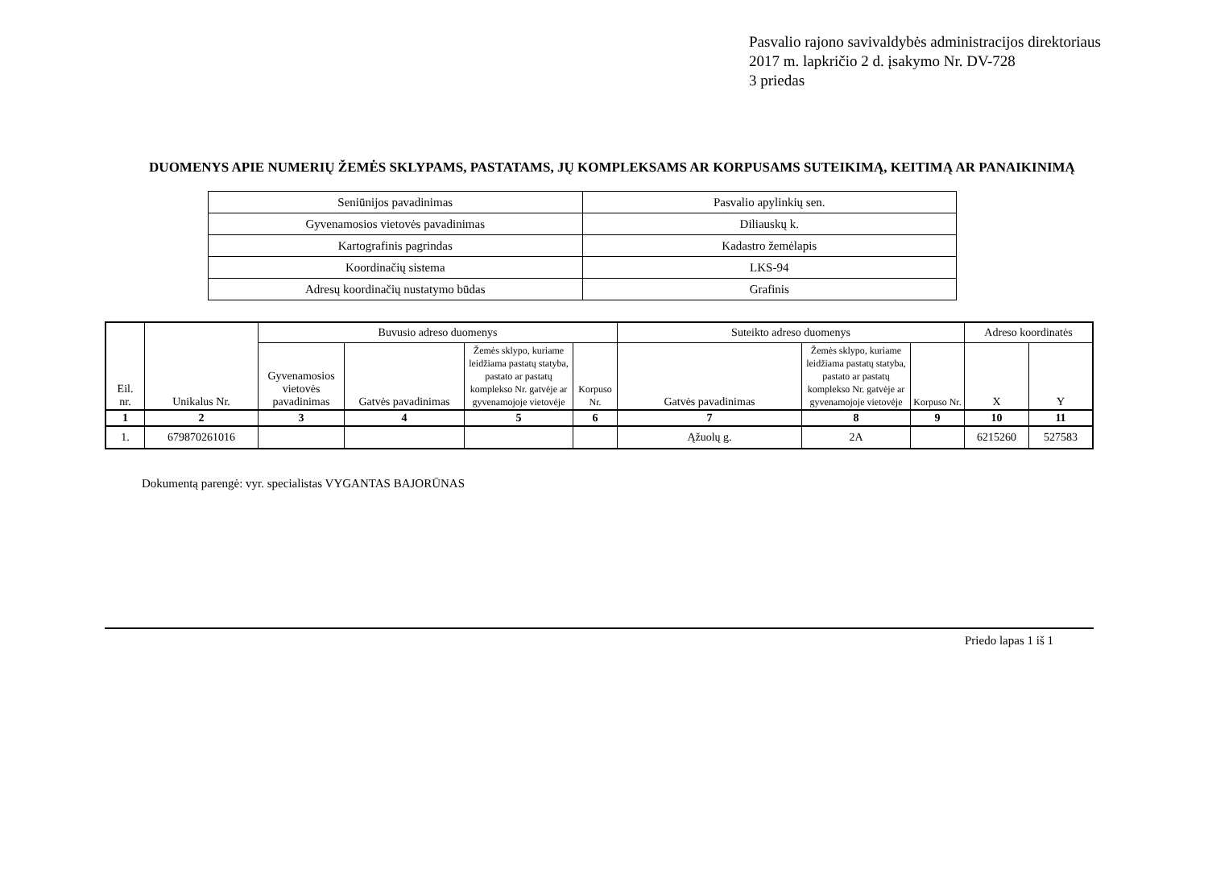Pasvalio rajono savivaldybės administracijos direktoriaus
2017 m. lapkričio 2 d. įsakymo Nr. DV-728
3 priedas
DUOMENYS APIE NUMERIŲ ŽEMĖS SKLYPAMS, PASTATAMS, JŲ KOMPLEKSAMS AR KORPUSAMS SUTEIKIMĄ, KEITIMĄ AR PANAIKINIMĄ
| Seniūnijos pavadinimas | Pasvalio apylinkių sen. |
| Gyvenamosios vietovės pavadinimas | Diliauskų k. |
| Kartografinis pagrindas | Kadastro žemėlapis |
| Koordinačių sistema | LKS-94 |
| Adresų koordinačių nustatymo būdas | Grafinis |
| Eil. nr. | Unikalus Nr. | Buvusio adreso duomenys | | | | Suteikto adreso duomenys | | | Adreso koordinatės | |
| --- | --- | --- | --- | --- | --- | --- | --- | --- | --- | --- |
| | | Gyvenamosios vietovės pavadinimas | Gatvės pavadinimas | Žemės sklypo, kuriame leidžiama pastatų statyba, pastato ar pastatų komplekso Nr. gatvėje ar gyvenamojoje vietovėje | Korpuso Nr. | Gatvės pavadinimas | Žemės sklypo, kuriame leidžiama pastatų statyba, pastato ar pastatų komplekso Nr. gatvėje ar gyvenamojoje vietovėje | Korpuso Nr. | X | Y |
| 1 | 2 | 3 | 4 | 5 | 6 | 7 | 8 | 9 | 10 | 11 |
| 1. | 679870261016 | | | | | Ąžuolų g. | 2A | | 6215260 | 527583 |
Dokumentą parengė: vyr. specialistas VYGANTAS BAJORŪNAS
Priedo lapas 1 iš 1